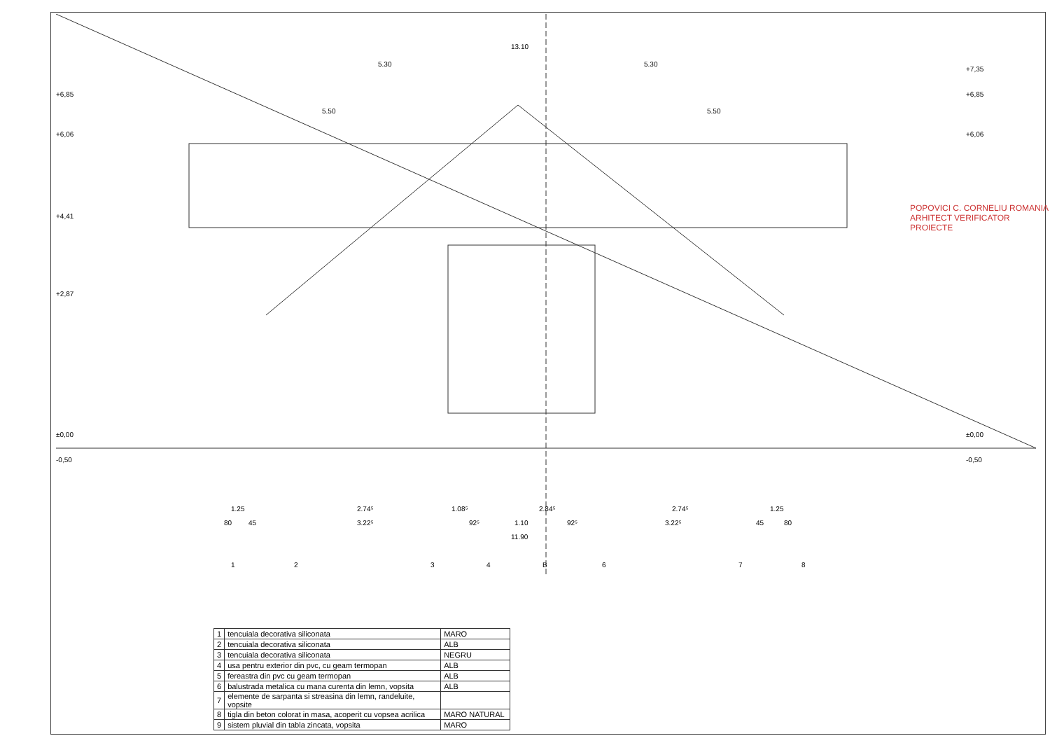13.10
5.30
5.30
5.50
5.50
+6,85
+6,06
+4,41
+2,87
±0,00
-0,50
+7,35
+6,85
+6,06
±0,00
-0,50
11.90
1.25
2.74⁵
1.08⁵
2.84⁵
2.74⁵
1.25
80
45
3.22⁵
92⁵
1.10
92⁵
3.22⁵
45
80
1
2
3
4
B
6
7
8
POPOVICI C. CORNELIU ROMANIA ARHITECT VERIFICATOR PROIECTE
| 1 | tencuiala decorativa siliconata | MARO |
| 2 | tencuiala decorativa siliconata | ALB |
| 3 | tencuiala decorativa siliconata | NEGRU |
| 4 | usa pentru exterior din pvc, cu geam termopan | ALB |
| 5 | fereastra din pvc cu geam termopan | ALB |
| 6 | balustrada metalica cu mana curenta din lemn, vopsita | ALB |
| 7 | elemente de sarpanta si streasina din lemn, randeluite, vopsite | |
| 8 | tigla din beton colorat in masa, acoperit cu vopsea acrilica | MARO NATURAL |
| 9 | sistem pluvial din tabla zincata, vopsita | MARO |